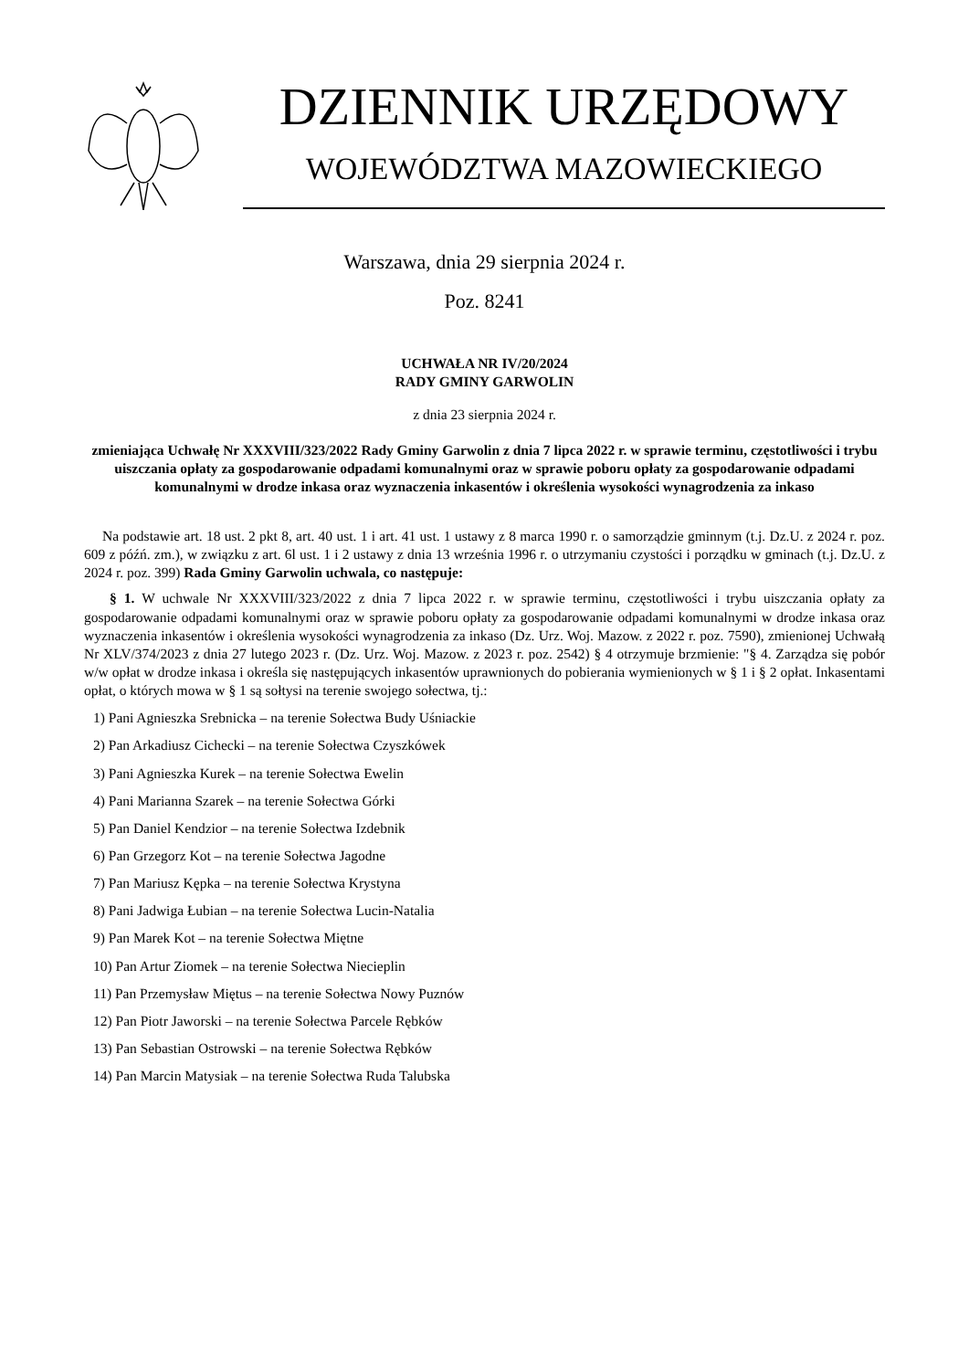DZIENNIK URZĘDOWY
WOJEWÓDZTWA MAZOWIECKIEGO
Warszawa, dnia 29 sierpnia 2024 r.
Poz. 8241
UCHWAŁA NR IV/20/2024
RADY GMINY GARWOLIN
z dnia 23 sierpnia 2024 r.
zmieniająca Uchwałę Nr XXXVIII/323/2022 Rady Gminy Garwolin z dnia 7 lipca 2022 r. w sprawie terminu, częstotliwości i trybu uiszczania opłaty za gospodarowanie odpadami komunalnymi oraz w sprawie poboru opłaty za gospodarowanie odpadami komunalnymi w drodze inkasa oraz wyznaczenia inkasentów i określenia wysokości wynagrodzenia za inkaso
Na podstawie art. 18 ust. 2 pkt 8, art. 40 ust. 1 i art. 41 ust. 1 ustawy z 8 marca 1990 r. o samorządzie gminnym (t.j. Dz.U. z 2024 r. poz. 609 z późń. zm.), w związku z art. 6l ust. 1 i 2 ustawy z dnia 13 września 1996 r. o utrzymaniu czystości i porządku w gminach (t.j. Dz.U. z 2024 r. poz. 399) Rada Gminy Garwolin uchwala, co następuje:
§ 1. W uchwale Nr XXXVIII/323/2022 z dnia 7 lipca 2022 r. w sprawie terminu, częstotliwości i trybu uiszczania opłaty za gospodarowanie odpadami komunalnymi oraz w sprawie poboru opłaty za gospodarowanie odpadami komunalnymi w drodze inkasa oraz wyznaczenia inkasentów i określenia wysokości wynagrodzenia za inkaso (Dz. Urz. Woj. Mazow. z 2022 r. poz. 7590), zmienionej Uchwałą Nr XLV/374/2023 z dnia 27 lutego 2023 r. (Dz. Urz. Woj. Mazow. z 2023 r. poz. 2542) § 4 otrzymuje brzmienie: "§ 4. Zarządza się pobór w/w opłat w drodze inkasa i określa się następujących inkasentów uprawnionych do pobierania wymienionych w § 1 i § 2 opłat. Inkasentami opłat, o których mowa w § 1 są sołtysi na terenie swojego sołectwa, tj.:
1) Pani Agnieszka Srebnicka – na terenie Sołectwa Budy Uśniackie
2) Pan Arkadiusz Cichecki – na terenie Sołectwa Czyszkówek
3) Pani Agnieszka Kurek – na terenie Sołectwa Ewelin
4) Pani Marianna Szarek – na terenie Sołectwa Górki
5) Pan Daniel Kendzior – na terenie Sołectwa Izdebnik
6) Pan Grzegorz Kot – na terenie Sołectwa Jagodne
7) Pan Mariusz Kępka – na terenie Sołectwa Krystyna
8) Pani Jadwiga Łubian – na terenie Sołectwa Lucin-Natalia
9) Pan Marek Kot – na terenie Sołectwa Miętne
10) Pan Artur Ziomek – na terenie Sołectwa Niecieplin
11) Pan Przemysław Miętus – na terenie Sołectwa Nowy Puznów
12) Pan Piotr Jaworski – na terenie Sołectwa Parcele Rębków
13) Pan Sebastian Ostrowski – na terenie Sołectwa Rębków
14) Pan Marcin Matysiak – na terenie Sołectwa Ruda Talubska